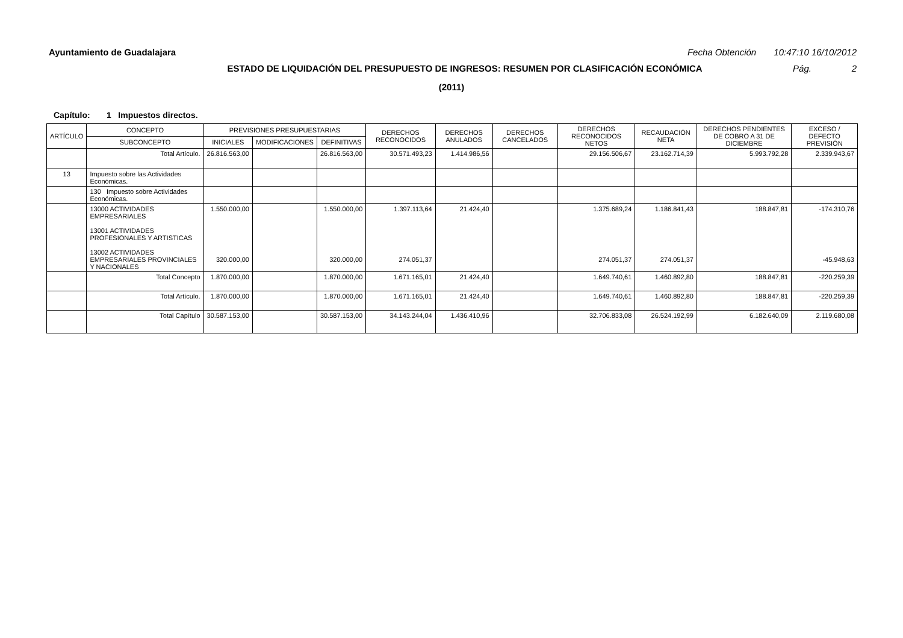Ayuntamiento de Guadalajara Fecha Obtención 10:47:10 16/10/2012
ESTADO DE LIQUIDACIÓN DEL PRESUPUESTO DE INGRESOS: RESUMEN POR CLASIFICACIÓN ECONÓMICA
Pág. 2
(2011)
Capítulo: 1 Impuestos directos.
| ARTÍCULO | CONCEPTO | PREVISIONES PRESUPUESTARIAS | | | DERECHOS RECONOCIDOS | DERECHOS ANULADOS | DERECHOS CANCELADOS | DERECHOS RECONOCIDOS NETOS | RECAUDACIÓN NETA | DERECHOS PENDIENTES DE COBRO A 31 DE DICIEMBRE | EXCESO / DEFECTO PREVISIÓN |
| --- | --- | --- | --- | --- | --- | --- | --- | --- | --- | --- | --- |
| | SUBCONCEPTO | INICIALES | MODIFICACIONES | DEFINITIVAS | | | | | | | |
| | Total Artículo. | 26.816.563,00 | | 26.816.563,00 | 30.571.493,23 | 1.414.986,56 | | 29.156.506,67 | 23.162.714,39 | 5.993.792,28 | 2.339.943,67 |
| 13 | Impuesto sobre las Actividades Económicas. | | | | | | | | | | |
| | 130 Impuesto sobre Actividades Económicas. | | | | | | | | | | |
| | 13000 ACTIVIDADES EMPRESARIALES 13001 ACTIVIDADES PROFESIONALES Y ARTISTICAS 13002 ACTIVIDADES EMPRESARIALES PROVINCIALES Y NACIONALES | 1.550.000,00 320.000,00 | | 1.550.000,00 320.000,00 | 1.397.113,64 274.051,37 | 21.424,40 | | 1.375.689,24 274.051,37 | 1.186.841,43 274.051,37 | 188.847,81 | -174.310,76 -45.948,63 |
| | Total Concepto | 1.870.000,00 | | 1.870.000,00 | 1.671.165,01 | 21.424,40 | | 1.649.740,61 | 1.460.892,80 | 188.847,81 | -220.259,39 |
| | Total Artículo. | 1.870.000,00 | | 1.870.000,00 | 1.671.165,01 | 21.424,40 | | 1.649.740,61 | 1.460.892,80 | 188.847,81 | -220.259,39 |
| | Total Capítulo | 30.587.153,00 | | 30.587.153,00 | 34.143.244,04 | 1.436.410,96 | | 32.706.833,08 | 26.524.192,99 | 6.182.640,09 | 2.119.680,08 |